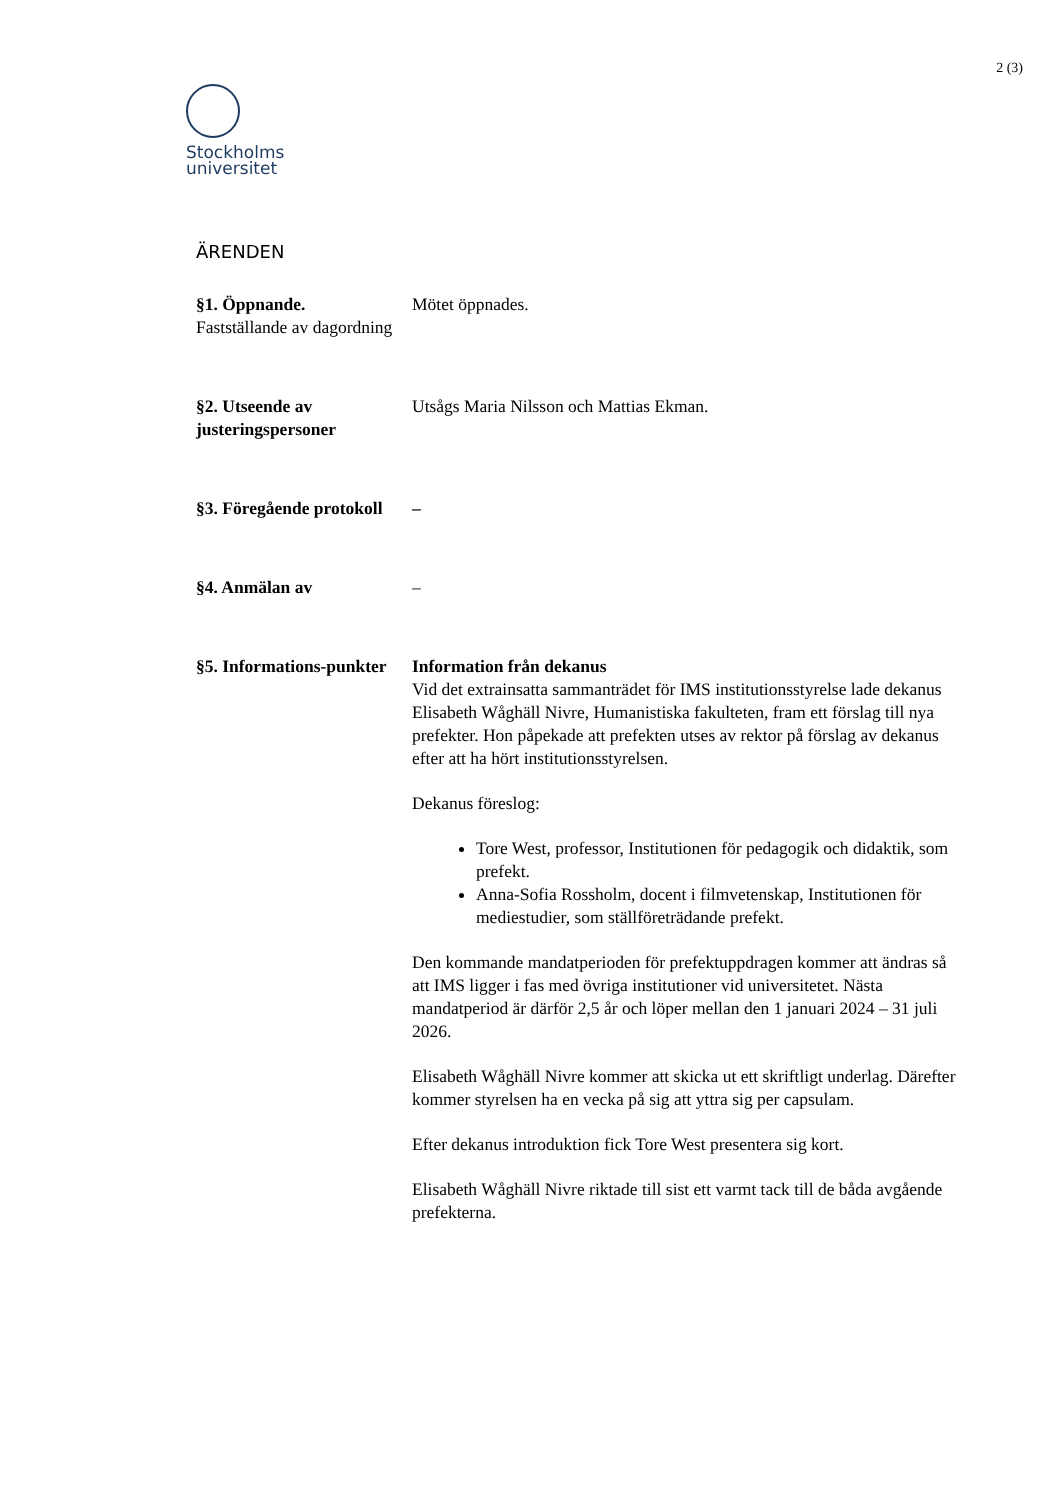2 (3)
Stockholms
universitet
ÄRENDEN
§1. Öppnande.
Fastställande av dagordning
Mötet öppnades.
§2. Utseende av justeringspersoner
Utsågs Maria Nilsson och Mattias Ekman.
§3. Föregående protokoll
–
§4. Anmälan av –
§5. Informations-punkter
Information från dekanus
Vid det extrainsatta sammanträdet för IMS institutionsstyrelse lade dekanus Elisabeth Wåghäll Nivre, Humanistiska fakulteten, fram ett förslag till nya prefekter. Hon påpekade att prefekten utses av rektor på förslag av dekanus efter att ha hört institutionsstyrelsen.
Dekanus föreslog:
Tore West, professor, Institutionen för pedagogik och didaktik, som prefekt.
Anna-Sofia Rossholm, docent i filmvetenskap, Institutionen för mediestudier, som ställföreträdande prefekt.
Den kommande mandatperioden för prefektuppdragen kommer att ändras så att IMS ligger i fas med övriga institutioner vid universitetet. Nästa mandatperiod är därför 2,5 år och löper mellan den 1 januari 2024 – 31 juli 2026.
Elisabeth Wåghäll Nivre kommer att skicka ut ett skriftligt underlag. Därefter kommer styrelsen ha en vecka på sig att yttra sig per capsulam.
Efter dekanus introduktion fick Tore West presentera sig kort.
Elisabeth Wåghäll Nivre riktade till sist ett varmt tack till de båda avgående prefekterna.